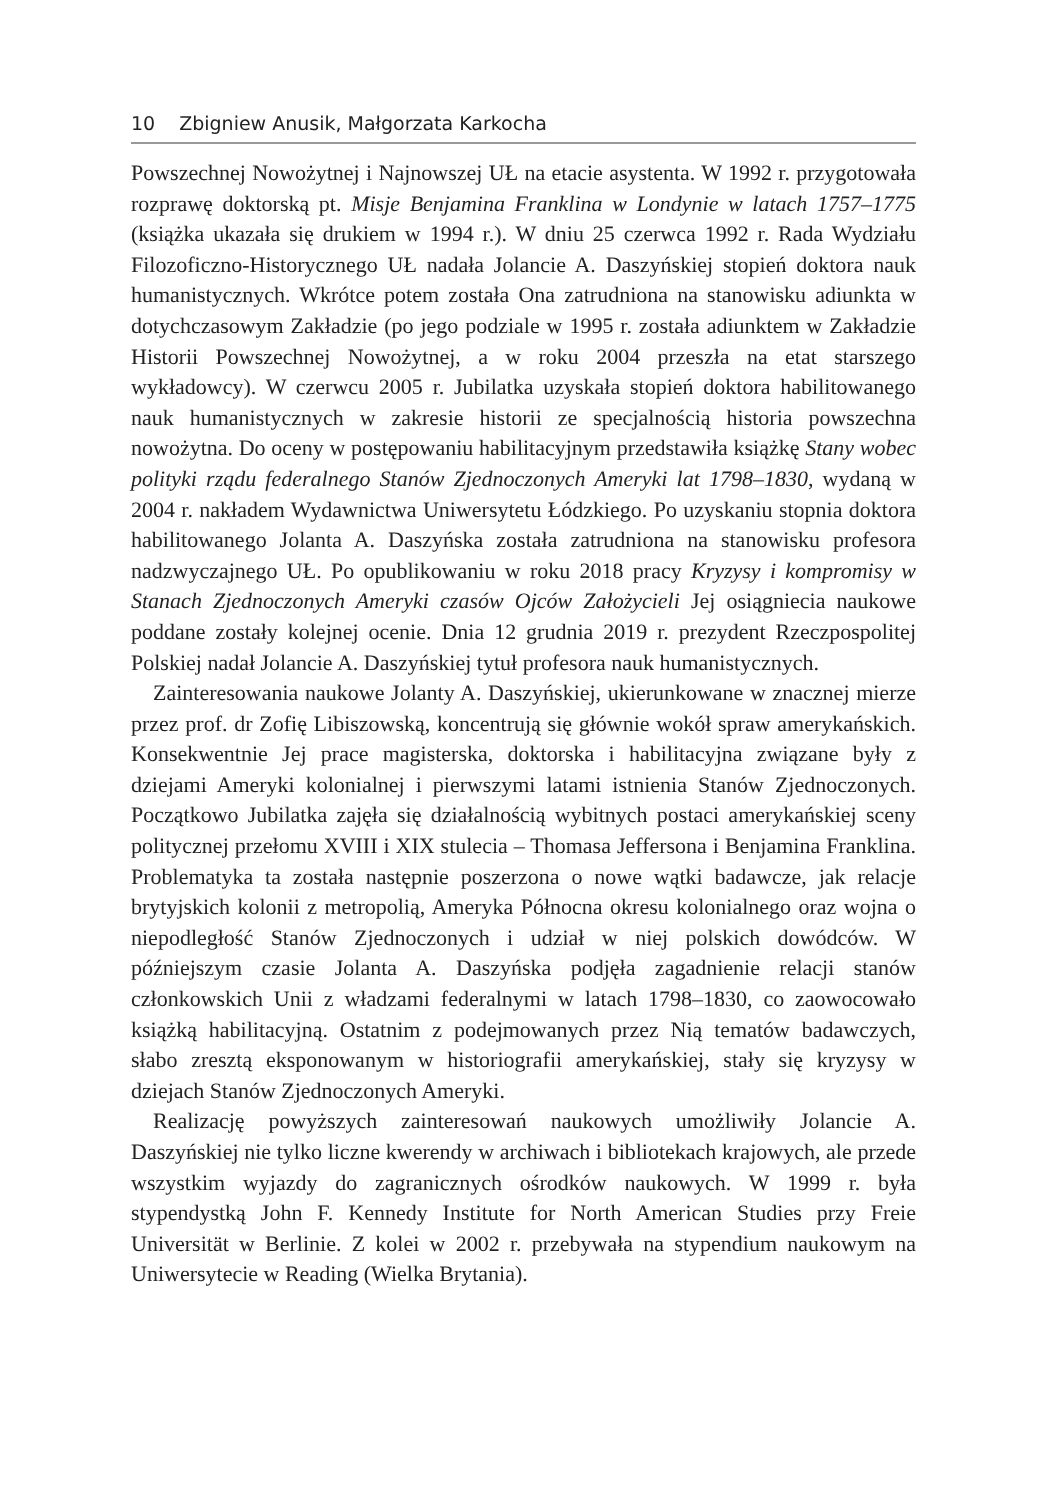10 Zbigniew Anusik, Małgorzata Karkocha
Powszechnej Nowożytnej i Najnowszej UŁ na etacie asystenta. W 1992 r. przygotowała rozprawę doktorską pt. Misje Benjamina Franklina w Londynie w latach 1757–1775 (książka ukazała się drukiem w 1994 r.). W dniu 25 czerwca 1992 r. Rada Wydziału Filozoficzno-Historycznego UŁ nadała Jolancie A. Daszyńskiej stopień doktora nauk humanistycznych. Wkrótce potem została Ona zatrudniona na stanowisku adiunkta w dotychczasowym Zakładzie (po jego podziale w 1995 r. została adiunktem w Zakładzie Historii Powszechnej Nowożytnej, a w roku 2004 przeszła na etat starszego wykładowcy). W czerwcu 2005 r. Jubilatka uzyskała stopień doktora habilitowanego nauk humanistycznych w zakresie historii ze specjalnością historia powszechna nowożytna. Do oceny w postępowaniu habilitacyjnym przedstawiła książkę Stany wobec polityki rządu federalnego Stanów Zjednoczonych Ameryki lat 1798–1830, wydaną w 2004 r. nakładem Wydawnictwa Uniwersytetu Łódzkiego. Po uzyskaniu stopnia doktora habilitowanego Jolanta A. Daszyńska została zatrudniona na stanowisku profesora nadzwyczajnego UŁ. Po opublikowaniu w roku 2018 pracy Kryzysy i kompromisy w Stanach Zjednoczonych Ameryki czasów Ojców Założycieli Jej osiągniecia naukowe poddane zostały kolejnej ocenie. Dnia 12 grudnia 2019 r. prezydent Rzeczpospolitej Polskiej nadał Jolancie A. Daszyńskiej tytuł profesora nauk humanistycznych.
Zainteresowania naukowe Jolanty A. Daszyńskiej, ukierunkowane w znacznej mierze przez prof. dr Zofię Libiszowską, koncentrują się głównie wokół spraw amerykańskich. Konsekwentnie Jej prace magisterska, doktorska i habilitacyjna związane były z dziejami Ameryki kolonialnej i pierwszymi latami istnienia Stanów Zjednoczonych. Początkowo Jubilatka zajęła się działalnością wybitnych postaci amerykańskiej sceny politycznej przełomu XVIII i XIX stulecia – Thomasa Jeffersona i Benjamina Franklina. Problematyka ta została następnie poszerzona o nowe wątki badawcze, jak relacje brytyjskich kolonii z metropolią, Ameryka Północna okresu kolonialnego oraz wojna o niepodległość Stanów Zjednoczonych i udział w niej polskich dowódców. W późniejszym czasie Jolanta A. Daszyńska podjęła zagadnienie relacji stanów członkowskich Unii z władzami federalnymi w latach 1798–1830, co zaowocowało książką habilitacyjną. Ostatnim z podejmowanych przez Nią tematów badawczych, słabo zresztą eksponowanym w historiografii amerykańskiej, stały się kryzysy w dziejach Stanów Zjednoczonych Ameryki.
Realizację powyższych zainteresowań naukowych umożliwiły Jolancie A. Daszyńskiej nie tylko liczne kwerendy w archiwach i bibliotekach krajowych, ale przede wszystkim wyjazdy do zagranicznych ośrodków naukowych. W 1999 r. była stypendystką John F. Kennedy Institute for North American Studies przy Freie Universität w Berlinie. Z kolei w 2002 r. przebywała na stypendium naukowym na Uniwersytecie w Reading (Wielka Brytania).